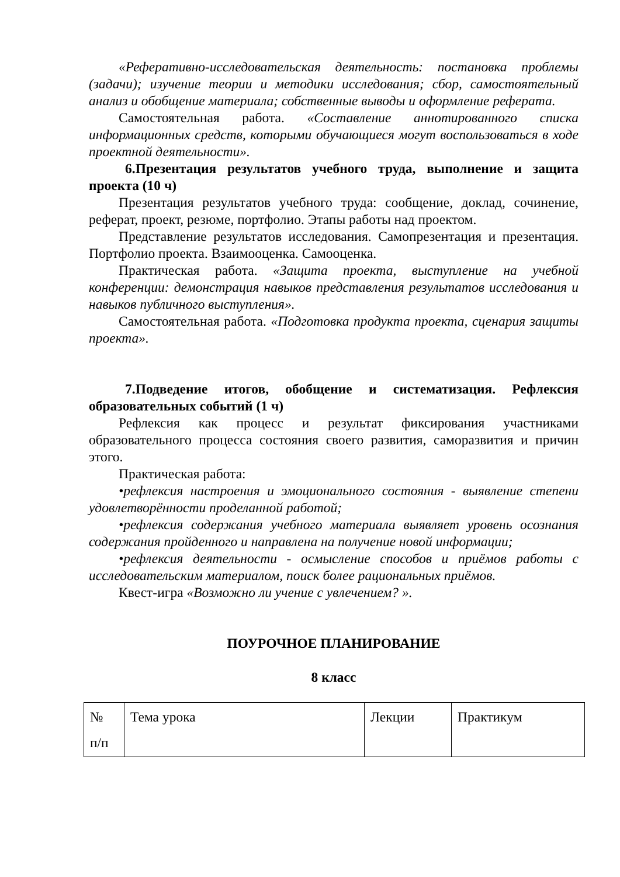«Реферативно-исследовательская деятельность: постановка проблемы (задачи); изучение теории и методики исследования; сбор, самостоятельный анализ и обобщение материала; собственные выводы и оформление реферата.
Самостоятельная работа. «Составление аннотированного списка информационных средств, которыми обучающиеся могут воспользоваться в ходе проектной деятельности».
6.Презентация результатов учебного труда, выполнение и защита проекта (10 ч)
Презентация результатов учебного труда: сообщение, доклад, сочинение, реферат, проект, резюме, портфолио. Этапы работы над проектом.
Представление результатов исследования. Самопрезентация и презентация. Портфолио проекта. Взаимооценка. Самооценка.
Практическая работа. «Защита проекта, выступление на учебной конференции: демонстрация навыков представления результатов исследования и навыков публичного выступления».
Самостоятельная работа. «Подготовка продукта проекта, сценария защиты проекта».
7.Подведение итогов, обобщение и систематизация. Рефлексия образовательных событий (1 ч)
Рефлексия как процесс и результат фиксирования участниками образовательного процесса состояния своего развития, саморазвития и причин этого.
Практическая работа:
•рефлексия настроения и эмоционального состояния - выявление степени удовлетворённости проделанной работой;
•рефлексия содержания учебного материала выявляет уровень осознания содержания пройденного и направлена на получение новой информации;
•рефлексия деятельности - осмысление способов и приёмов работы с исследовательским материалом, поиск более рациональных приёмов.
Квест-игра «Возможно ли учение с увлечением? ».
ПОУРОЧНОЕ ПЛАНИРОВАНИЕ
8 класс
| № п/п | Тема урока | Лекции | Практикум |